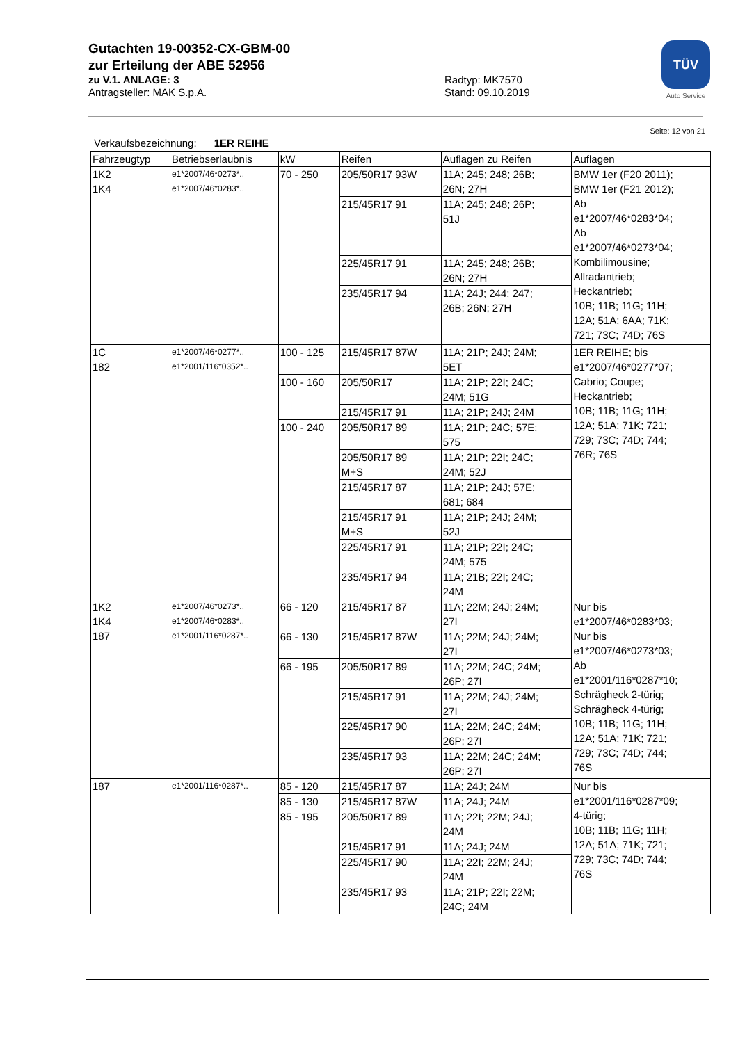Gutachten 19-00352-CX-GBM-00
zur Erteilung der ABE 52956
zu V.1. ANLAGE: 3 Radtyp: MK7570
Antragsteller: MAK S.p.A. Stand: 09.10.2019
TÜV
Auto Service
Seite: 12 von 21
Verkaufsbezeichnung: 1ER REIHE
| Fahrzeugtyp | Betriebserlaubnis | kW | Reifen | Auflagen zu Reifen | Auflagen |
| --- | --- | --- | --- | --- | --- |
| 1K2 1K4 | e1*2007/46*0273*.. e1*2007/46*0283*.. | 70 - 250 | 205/50R17 93W | 11A; 245; 248; 26B; 26N; 27H | BMW 1er (F20 2011); BMW 1er (F21 2012); Ab e1*2007/46*0283*04; Ab e1*2007/46*0273*04; Kombilimousine; Allradantrieb; Heckantrieb; 10B; 11B; 11G; 11H; 12A; 51A; 6AA; 71K; 721; 73C; 74D; 76S |
| | | | 215/45R17 91 | 11A; 245; 248; 26P; 51J | |
| | | | 225/45R17 91 | 11A; 245; 248; 26B; 26N; 27H | |
| | | | 235/45R17 94 | 11A; 24J; 244; 247; 26B; 26N; 27H | |
| 1C 182 | e1*2007/46*0277*.. e1*2001/116*0352*.. | 100 - 125 | 215/45R17 87W | 11A; 21P; 24J; 24M; 5ET | 1ER REIHE; bis e1*2007/46*0277*07; Cabrio; Coupe; Heckantrieb; 10B; 11B; 11G; 11H; 12A; 51A; 71K; 721; 729; 73C; 74D; 744; 76R; 76S |
| | | 100 - 160 | 205/50R17 | 11A; 21P; 22I; 24C; 24M; 51G | |
| | | | 215/45R17 91 | 11A; 21P; 24J; 24M | |
| | | 100 - 240 | 205/50R17 89 | 11A; 21P; 24C; 57E; 575 | |
| | | | 205/50R17 89 M+S | 11A; 21P; 22I; 24C; 24M; 52J | |
| | | | 215/45R17 87 | 11A; 21P; 24J; 57E; 681; 684 | |
| | | | 215/45R17 91 M+S | 11A; 21P; 24J; 24M; 52J | |
| | | | 225/45R17 91 | 11A; 21P; 22I; 24C; 24M; 575 | |
| | | | 235/45R17 94 | 11A; 21B; 22I; 24C; 24M | |
| 1K2 1K4 187 | e1*2007/46*0273*.. e1*2007/46*0283*.. e1*2001/116*0287*.. | 66 - 120 | 215/45R17 87 | 11A; 22M; 24J; 24M; 27I | Nur bis e1*2007/46*0283*03; Nur bis e1*2007/46*0273*03; Ab e1*2001/116*0287*10; Schrägheck 2-türig; Schrägheck 4-türig; 10B; 11B; 11G; 11H; 12A; 51A; 71K; 721; 729; 73C; 74D; 744; 76S |
| | | 66 - 130 | 215/45R17 87W | 11A; 22M; 24J; 24M; 27I | |
| | | 66 - 195 | 205/50R17 89 | 11A; 22M; 24C; 24M; 26P; 27I | |
| | | | 215/45R17 91 | 11A; 22M; 24J; 24M; 27I | |
| | | | 225/45R17 90 | 11A; 22M; 24C; 24M; 26P; 27I | |
| | | | 235/45R17 93 | 11A; 22M; 24C; 24M; 26P; 27I | |
| 187 | e1*2001/116*0287*.. | 85 - 120 | 215/45R17 87 | 11A; 24J; 24M | Nur bis e1*2001/116*0287*09; 4-türig; 10B; 11B; 11G; 11H; 12A; 51A; 71K; 721; 729; 73C; 74D; 744; 76S |
| | | 85 - 130 | 215/45R17 87W | 11A; 24J; 24M | |
| | | 85 - 195 | 205/50R17 89 | 11A; 22I; 22M; 24J; 24M | |
| | | | 215/45R17 91 | 11A; 24J; 24M | |
| | | | 225/45R17 90 | 11A; 22I; 22M; 24J; 24M | |
| | | | 235/45R17 93 | 11A; 21P; 22I; 22M; 24C; 24M | |